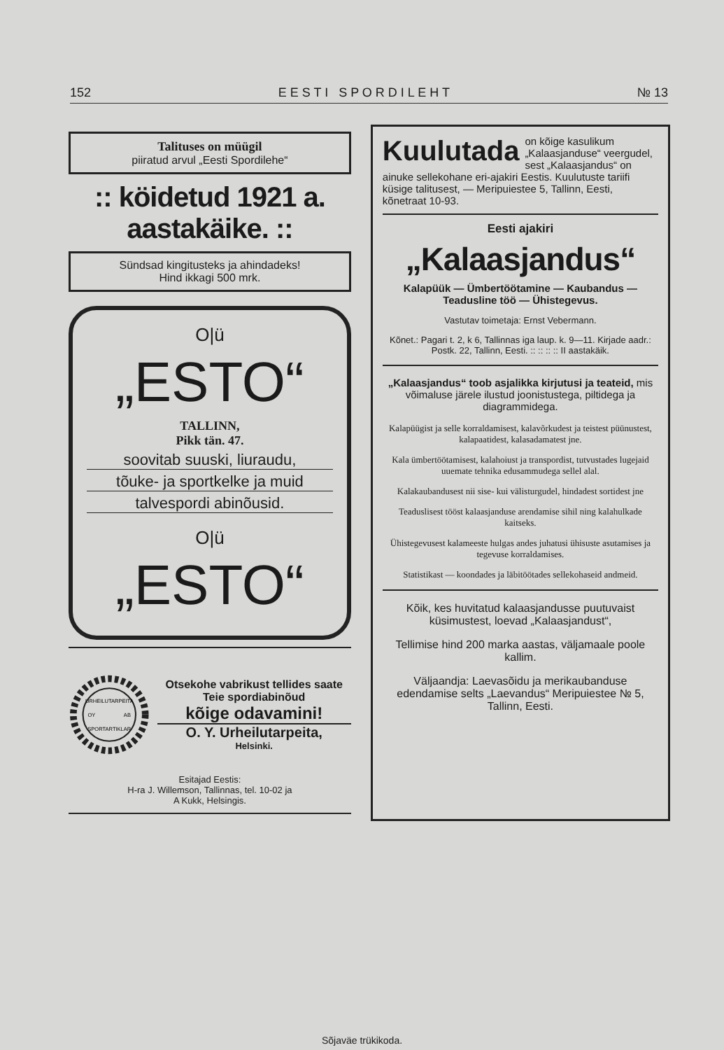152 E E S T I S P O R D I L E H T № 13
Talituses on müügil
piiratud arvul „Eesti Spordilehe“
:: köidetud 1921 a. aastakäike. ::
Sündsad kingitusteks ja ahindadeks!
Hind ikkagi 500 mrk.
O|ü
„ESTO“
TALLINN,
Pikk tän. 47.
soovitab suuski, liuraudu,
tõuke- ja sportkelke ja muid
talvespordi abinõusid.
O|ü
„ESTO“
URHEILUTARPEITA
SPORTARTIKLAR
OY
AB
Otsekohe vabrikust tellides saate Teie spordiabinõud
kõige odavamini!
O. Y. Urheilutarpeita,
Helsinki.
Esitajad Eestis:
H-ra J. Willemson, Tallinnas, tel. 10-02 ja
A Kukk, Helsingis.
Kuulutada on kõige kasulikum „Kalaasjanduse“ veergudel, sest „Kalaasjandus“ on ainuke sellekohane eri-ajakiri Eestis. Kuulutuste tariifi küsige talitusest, — Meripuiestee 5, Tallinn, Eesti, kõnetraat 10-93.
Eesti ajakiri
„Kalaasjandus“
Kalapüük — Ümbertöötamine — Kaubandus — Teadusline töö — Ühistegevus.
Vastutav toimetaja: Ernst Vebermann.
Kõnet.: Pagari t. 2, k 6, Tallinnas iga laup. k. 9—11. Kirjade aadr.: Postk. 22, Tallinn, Eesti. :: :: :: :: II aastakäik.
„Kalaasjandus“ toob asjalikka kirjutusi ja teateid, mis võimaluse järele ilustud joonistustega, piltidega ja diagrammidega.
Kalapüügist ja selle korraldamisest, kalavõrkudest ja teistest püünustest, kalapaatidest, kalasadamatest jne.
Kala ümbertöötamisest, kalahoiust ja transpordist, tutvustades lugejaid uuemate tehnika edusammudega sellel alal.
Kalakaubandusest nii sise- kui välisturgudel, hindadest sortidest jne
Teaduslisest tööst kalaasjanduse arendamise sihil ning kalahulkade kaitseks.
Ühistegevusest kalameeste hulgas andes juhatusi ühisuste asutamises ja tegevuse korraldamises.
Statistikast — koondades ja läbitöötades sellekohaseid andmeid.
Kõik, kes huvitatud kalaasjandusse puutuvaist küsimustest, loevad „Kalaasjandust“,
Tellimise hind 200 marka aastas, väljamaale poole kallim.
Väljaandja: Laevasõidu ja merikaubanduse edendamise selts „Laevandus“ Meripuiestee № 5, Tallinn, Eesti.
Sõjaväe trükikoda.